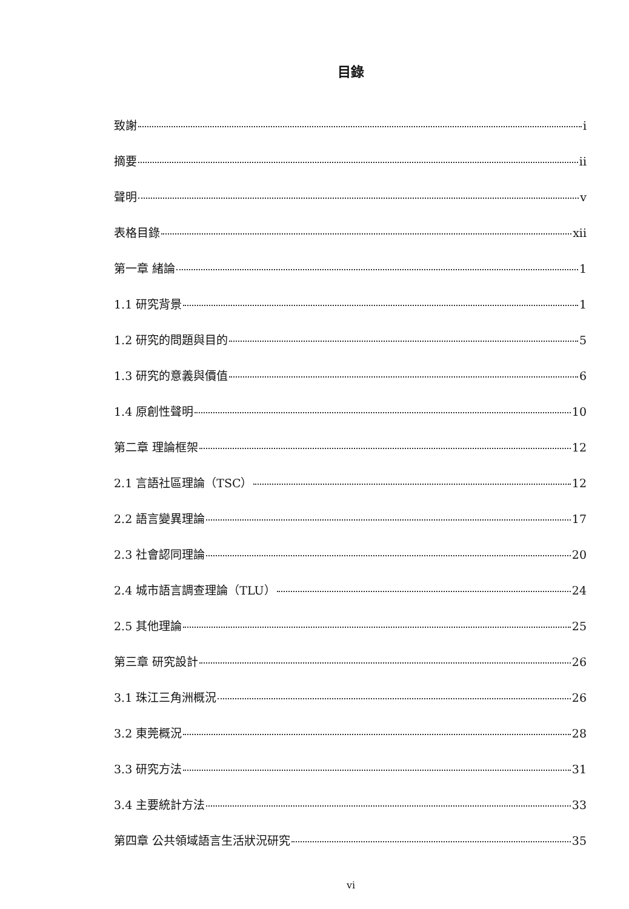目錄
致謝 i
摘要 ii
聲明 v
表格目錄 xii
第一章 緒論 1
1.1 研究背景 1
1.2 研究的問題與目的 5
1.3 研究的意義與價值 6
1.4 原創性聲明 10
第二章 理論框架 12
2.1 言語社區理論（TSC） 12
2.2 語言變異理論 17
2.3 社會認同理論 20
2.4 城市語言調查理論（TLU） 24
2.5 其他理論 25
第三章 研究設計 26
3.1 珠江三角洲概況 26
3.2 東莞概況 28
3.3 研究方法 31
3.4 主要統計方法 33
第四章 公共領域語言生活狀況研究 35
vi